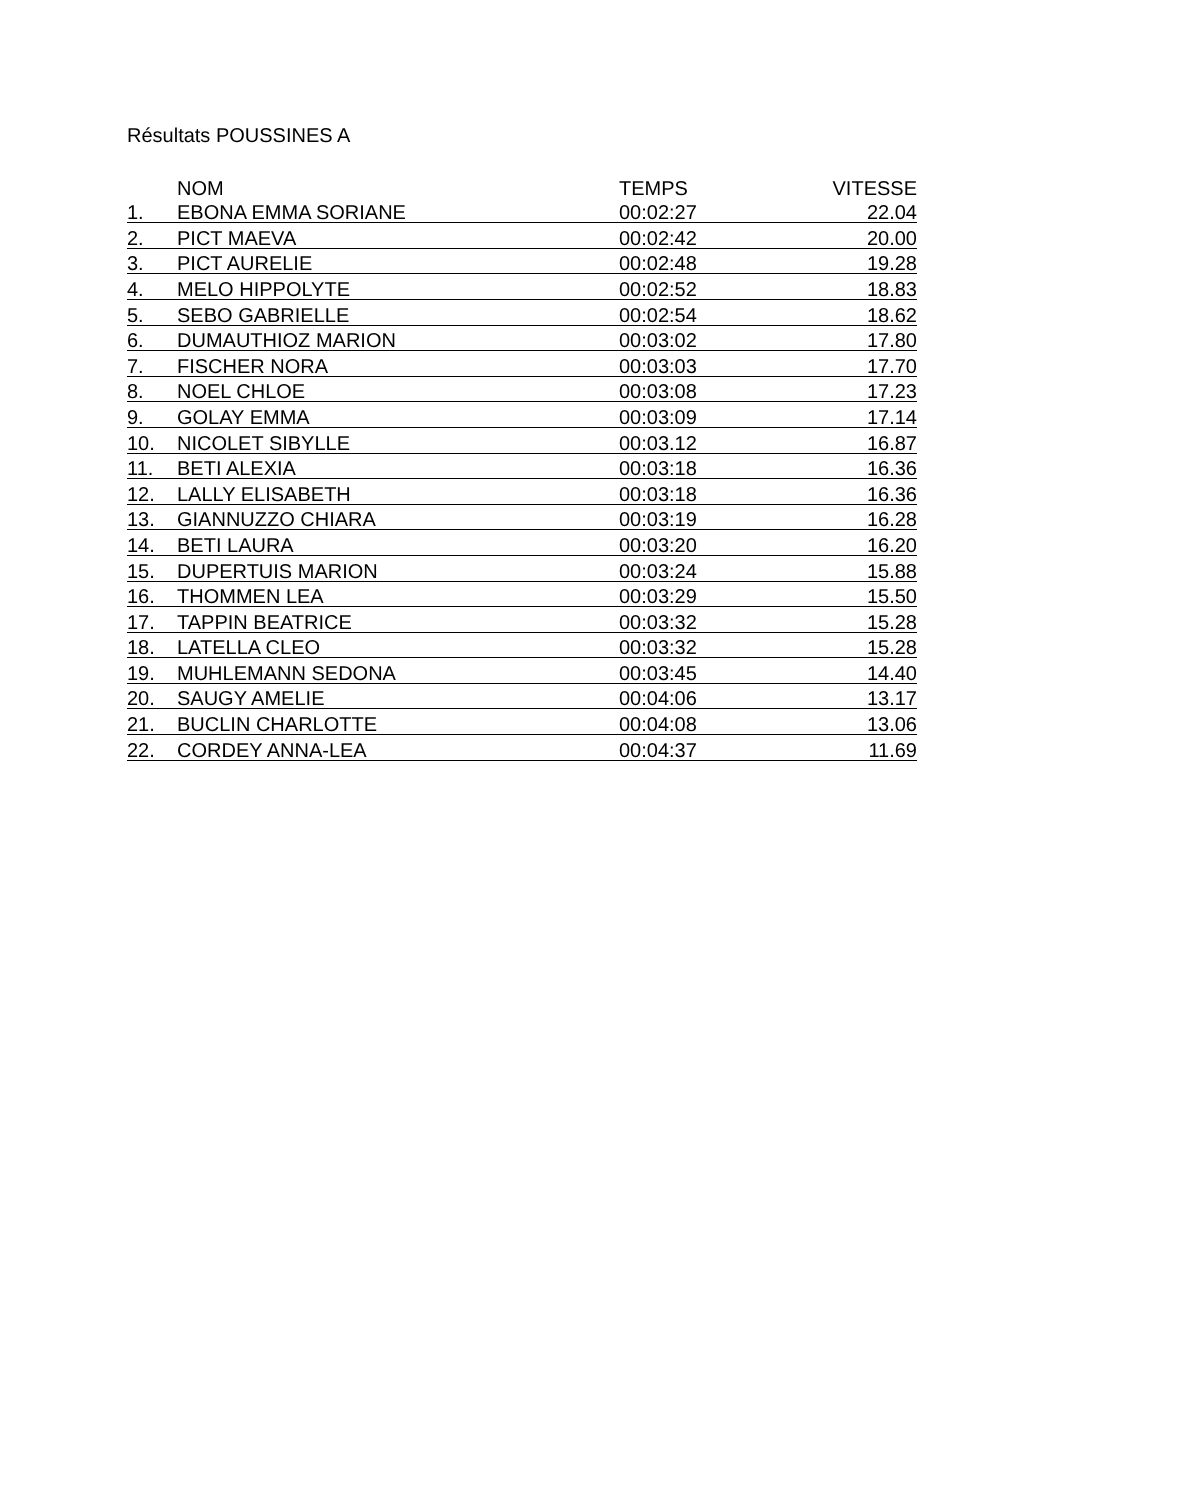Résultats POUSSINES A
| | NOM | TEMPS | VITESSE |
| --- | --- | --- | --- |
| 1. | EBONA EMMA SORIANE | 00:02:27 | 22.04 |
| 2. | PICT MAEVA | 00:02:42 | 20.00 |
| 3. | PICT AURELIE | 00:02:48 | 19.28 |
| 4. | MELO HIPPOLYTE | 00:02:52 | 18.83 |
| 5. | SEBO GABRIELLE | 00:02:54 | 18.62 |
| 6. | DUMAUTHIOZ MARION | 00:03:02 | 17.80 |
| 7. | FISCHER NORA | 00:03:03 | 17.70 |
| 8. | NOEL CHLOE | 00:03:08 | 17.23 |
| 9. | GOLAY EMMA | 00:03:09 | 17.14 |
| 10. | NICOLET SIBYLLE | 00:03.12 | 16.87 |
| 11. | BETI ALEXIA | 00:03:18 | 16.36 |
| 12. | LALLY ELISABETH | 00:03:18 | 16.36 |
| 13. | GIANNUZZO CHIARA | 00:03:19 | 16.28 |
| 14. | BETI LAURA | 00:03:20 | 16.20 |
| 15. | DUPERTUIS MARION | 00:03:24 | 15.88 |
| 16. | THOMMEN LEA | 00:03:29 | 15.50 |
| 17. | TAPPIN BEATRICE | 00:03:32 | 15.28 |
| 18. | LATELLA CLEO | 00:03:32 | 15.28 |
| 19. | MUHLEMANN SEDONA | 00:03:45 | 14.40 |
| 20. | SAUGY AMELIE | 00:04:06 | 13.17 |
| 21. | BUCLIN CHARLOTTE | 00:04:08 | 13.06 |
| 22. | CORDEY ANNA-LEA | 00:04:37 | 11.69 |